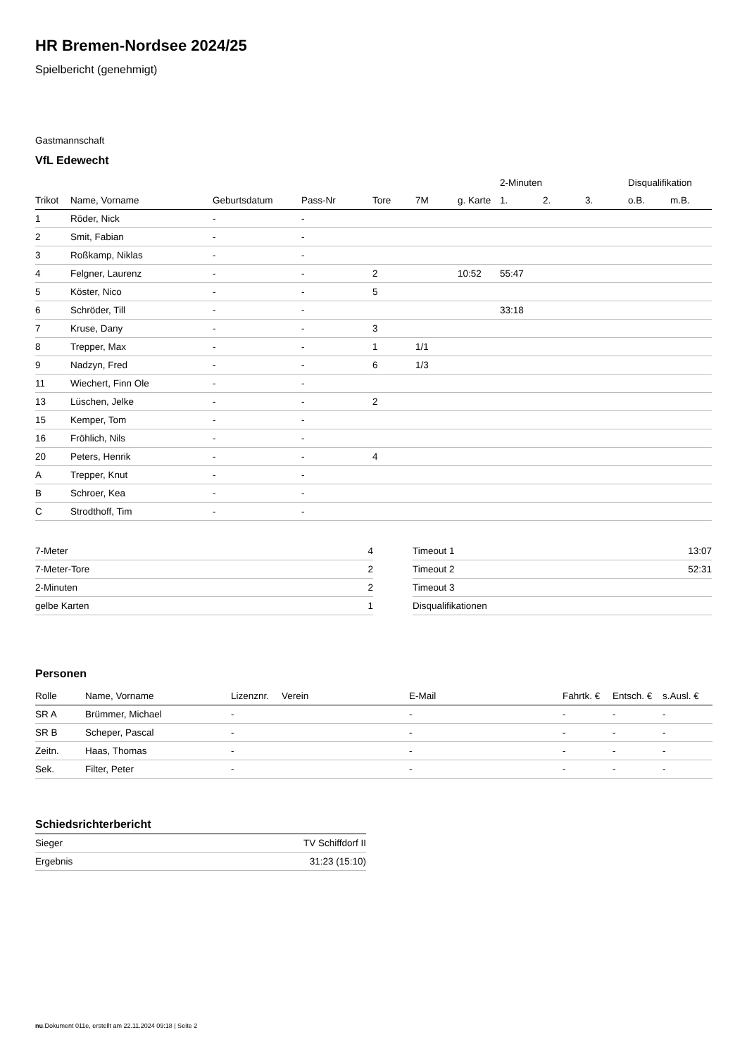HR Bremen-Nordsee 2024/25
Spielbericht (genehmigt)
Gastmannschaft
VfL Edewecht
| | | | | | | | 2-Minuten | | | Disqualifikation | |
| --- | --- | --- | --- | --- | --- | --- | --- | --- | --- | --- | --- |
| Trikot | Name, Vorname | Geburtsdatum | Pass-Nr | Tore | 7M | g. Karte | 1. | 2. | 3. | o.B. | m.B. |
| 1 | Röder, Nick | - | - | | | | | | | | |
| 2 | Smit, Fabian | - | - | | | | | | | | |
| 3 | Roßkamp, Niklas | - | - | | | | | | | | |
| 4 | Felgner, Laurenz | - | - | 2 | | 10:52 | 55:47 | | | | |
| 5 | Köster, Nico | - | - | 5 | | | | | | | |
| 6 | Schröder, Till | - | - | | | | 33:18 | | | | |
| 7 | Kruse, Dany | - | - | 3 | | | | | | | |
| 8 | Trepper, Max | - | - | 1 | 1/1 | | | | | | |
| 9 | Nadzyn, Fred | - | - | 6 | 1/3 | | | | | | |
| 11 | Wiechert, Finn Ole | - | - | | | | | | | | |
| 13 | Lüschen, Jelke | - | - | 2 | | | | | | | |
| 15 | Kemper, Tom | - | - | | | | | | | | |
| 16 | Fröhlich, Nils | - | - | | | | | | | | |
| 20 | Peters, Henrik | - | - | 4 | | | | | | | |
| A | Trepper, Knut | - | - | | | | | | | | |
| B | Schroer, Kea | - | - | | | | | | | | |
| C | Strodthoff, Tim | - | - | | | | | | | | |
| 7-Meter | 4 |
| 7-Meter-Tore | 2 |
| 2-Minuten | 2 |
| gelbe Karten | 1 |
| Timeout 1 | 13:07 |
| Timeout 2 | 52:31 |
| Timeout 3 | |
| Disqualifikationen | |
Personen
| Rolle | Name, Vorname | Lizenznr. | Verein | E-Mail | Fahrtk. € | Entsch. € | s.Ausl. € |
| --- | --- | --- | --- | --- | --- | --- | --- |
| SR A | Brümmer, Michael | - | | - | - | - | - |
| SR B | Scheper, Pascal | - | | - | - | - | - |
| Zeitn. | Haas, Thomas | - | | - | - | - | - |
| Sek. | Filter, Peter | - | | - | - | - | - |
Schiedsrichterbericht
| Sieger | TV Schiffdorf II |
| Ergebnis | 31:23 (15:10) |
nu.Dokument 011e, erstellt am 22.11.2024 09:18 | Seite 2